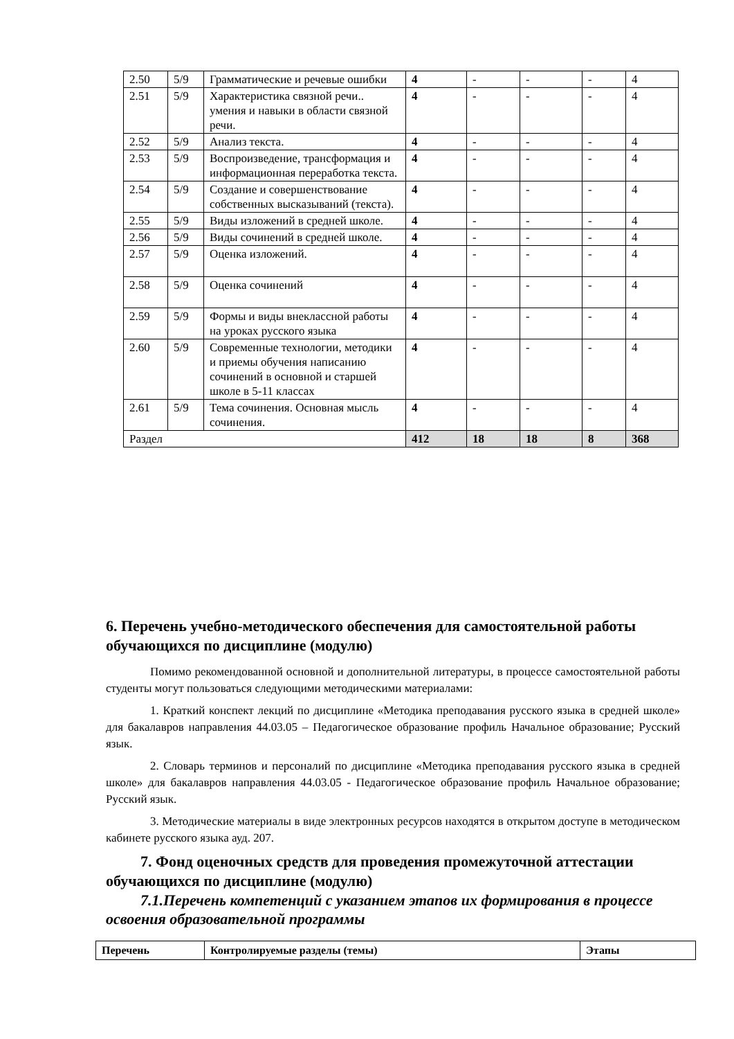| 2.50 | 5/9 | Грамматические и речевые ошибки | 4 | - | - | - | 4 |
| 2.51 | 5/9 | Характеристика связной речи.. умения и навыки в области связной речи. | 4 | - | - | - | 4 |
| 2.52 | 5/9 | Анализ текста. | 4 | - | - | - | 4 |
| 2.53 | 5/9 | Воспроизведение, трансформация и информационная переработка текста. | 4 | - | - | - | 4 |
| 2.54 | 5/9 | Создание и совершенствование собственных высказываний (текста). | 4 | - | - | - | 4 |
| 2.55 | 5/9 | Виды изложений в средней школе. | 4 | - | - | - | 4 |
| 2.56 | 5/9 | Виды сочинений в средней школе. | 4 | - | - | - | 4 |
| 2.57 | 5/9 | Оценка изложений. | 4 | - | - | - | 4 |
| 2.58 | 5/9 | Оценка сочинений | 4 | - | - | - | 4 |
| 2.59 | 5/9 | Формы и виды внеклассной работы на уроках русского языка | 4 | - | - | - | 4 |
| 2.60 | 5/9 | Современные технологии, методики и приемы обучения написанию сочинений в основной и старшей школе в 5-11 классах | 4 | - | - | - | 4 |
| 2.61 | 5/9 | Тема сочинения. Основная мысль сочинения. | 4 | - | - | - | 4 |
| Раздел | | | 412 | 18 | 18 | 8 | 368 |
6. Перечень учебно-методического обеспечения для самостоятельной работы обучающихся по дисциплине (модулю)
Помимо рекомендованной основной и дополнительной литературы, в процессе самостоятельной работы студенты могут пользоваться следующими методическими материалами:
1. Краткий конспект лекций по дисциплине «Методика преподавания русского языка в средней школе» для бакалавров направления 44.03.05 – Педагогическое образование профиль Начальное образование; Русский язык.
2. Словарь терминов и персоналий по дисциплине «Методика преподавания русского языка в средней школе» для бакалавров направления 44.03.05 - Педагогическое образование профиль Начальное образование; Русский язык.
3. Методические материалы в виде электронных ресурсов находятся в открытом доступе в методическом кабинете русского языка ауд. 207.
7. Фонд оценочных средств для проведения промежуточной аттестации обучающихся по дисциплине (модулю)
7.1.Перечень компетенций с указанием этапов их формирования в процессе освоения образовательной программы
| Перечень | Контролируемые разделы (темы) | Этапы |
| --- | --- | --- |